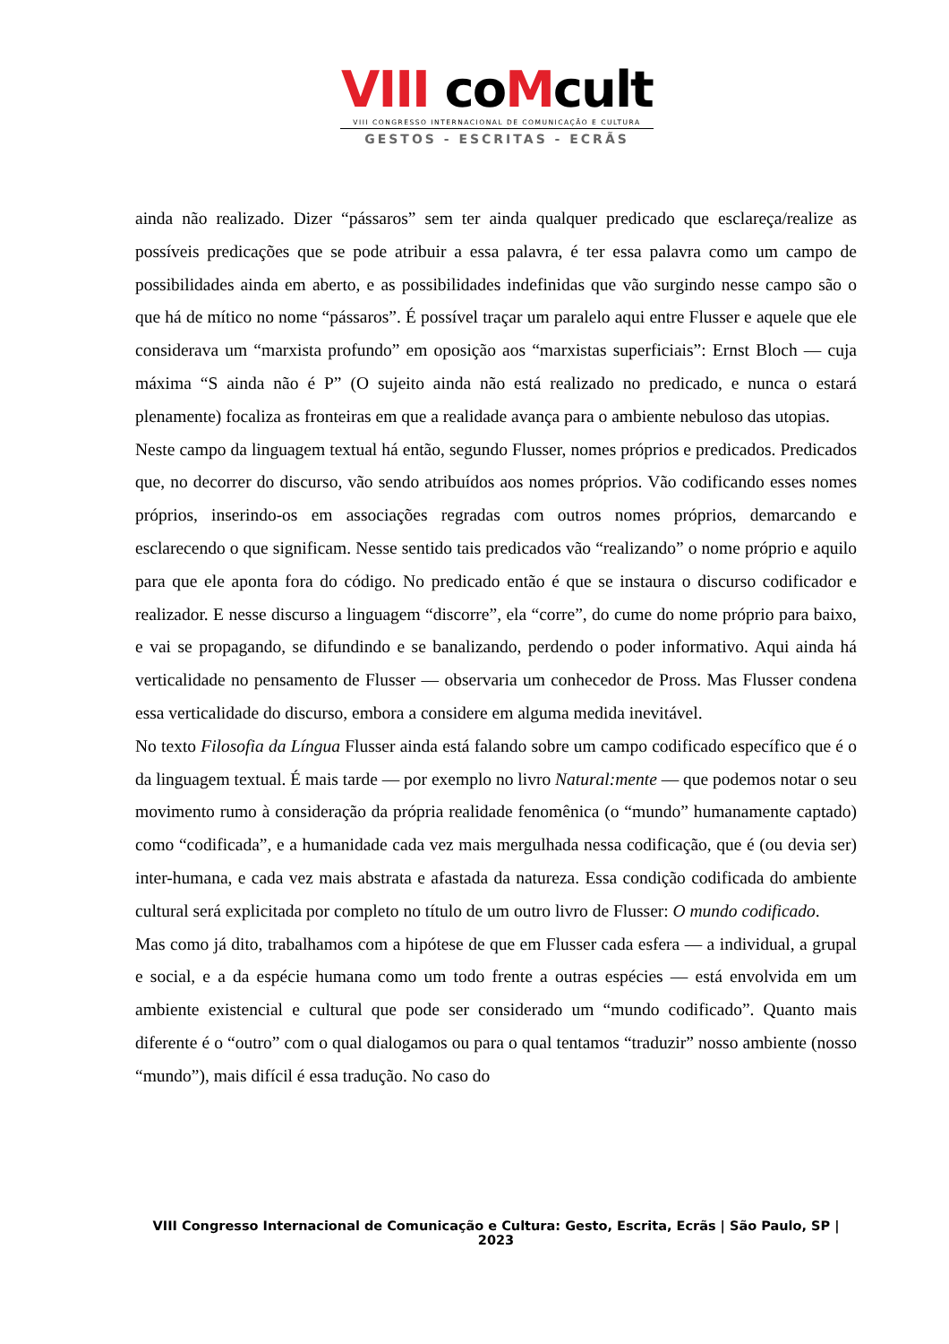VIII coMcult
VIII CONGRESSO INTERNACIONAL DE COMUNICAÇÃO E CULTURA
GESTOS - ESCRITAS - ECRÃS
ainda não realizado. Dizer “pássaros” sem ter ainda qualquer predicado que esclareça/realize as possíveis predicações que se pode atribuir a essa palavra, é ter essa palavra como um campo de possibilidades ainda em aberto, e as possibilidades indefinidas que vão surgindo nesse campo são o que há de mítico no nome “pássaros”. É possível traçar um paralelo aqui entre Flusser e aquele que ele considerava um “marxista profundo” em oposição aos “marxistas superficiais”: Ernst Bloch — cuja máxima “S ainda não é P” (O sujeito ainda não está realizado no predicado, e nunca o estará plenamente) focaliza as fronteiras em que a realidade avança para o ambiente nebuloso das utopias.
Neste campo da linguagem textual há então, segundo Flusser, nomes próprios e predicados. Predicados que, no decorrer do discurso, vão sendo atribuídos aos nomes próprios. Vão codificando esses nomes próprios, inserindo-os em associações regradas com outros nomes próprios, demarcando e esclarecendo o que significam. Nesse sentido tais predicados vão “realizando” o nome próprio e aquilo para que ele aponta fora do código. No predicado então é que se instaura o discurso codificador e realizador. E nesse discurso a linguagem “discorre”, ela “corre”, do cume do nome próprio para baixo, e vai se propagando, se difundindo e se banalizando, perdendo o poder informativo. Aqui ainda há verticalidade no pensamento de Flusser — observaria um conhecedor de Pross. Mas Flusser condena essa verticalidade do discurso, embora a considere em alguma medida inevitável.
No texto Filosofia da Língua Flusser ainda está falando sobre um campo codificado específico que é o da linguagem textual. É mais tarde — por exemplo no livro Natural:mente — que podemos notar o seu movimento rumo à consideração da própria realidade fenomênica (o “mundo” humanamente captado) como “codificada”, e a humanidade cada vez mais mergulhada nessa codificação, que é (ou devia ser) inter-humana, e cada vez mais abstrata e afastada da natureza. Essa condição codificada do ambiente cultural será explicitada por completo no título de um outro livro de Flusser: O mundo codificado.
Mas como já dito, trabalhamos com a hipótese de que em Flusser cada esfera — a individual, a grupal e social, e a da espécie humana como um todo frente a outras espécies — está envolvida em um ambiente existencial e cultural que pode ser considerado um “mundo codificado”. Quanto mais diferente é o “outro” com o qual dialogamos ou para o qual tentamos “traduzir” nosso ambiente (nosso “mundo”), mais difícil é essa tradução. No caso do
VIII Congresso Internacional de Comunicação e Cultura: Gesto, Escrita, Ecrãs | São Paulo, SP | 2023